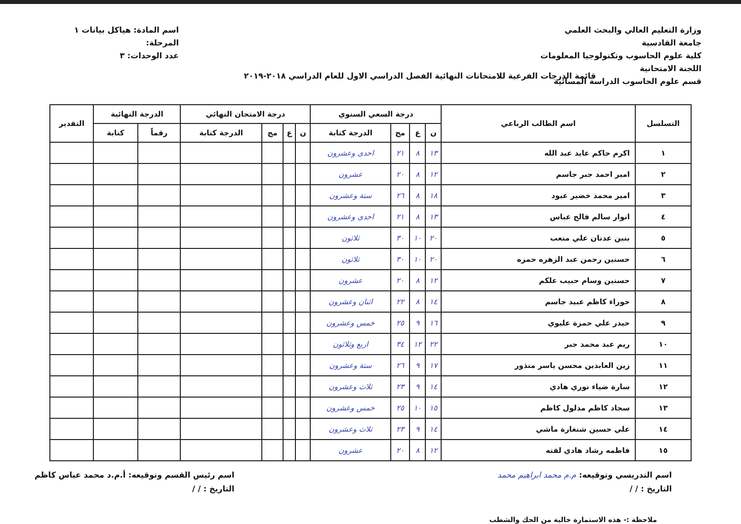وزارة التعليم العالي والبحث العلمي
جامعة القادسية
كلية علوم الحاسوب وتكنولوجيا المعلومات
اللجنة الامتحانية
قسم علوم الحاسوب الدراسة المسائية
اسم المادة: هياكل بيانات ١
المرحلة:
عدد الوحدات: ٣
قائمة الدرجات الفرعية للامتحانات النهائية الفصل الدراسي الاول للعام الدراسي ٢٠١٨-٢٠١٩
| التسلسل | اسم الطالب الرباعي | درجة السعي السنوي | | | | درجة الامتحان النهائي | | | | الدرجة النهائية | | التقدير |
| --- | --- | --- | --- | --- | --- | --- | --- | --- | --- | --- | --- | --- |
| | | ن | ع | مج | الدرجة كتابة | ن | ع | مج | الدرجة كتابة | رقماً | كتابة | |
| ١ | اكرم حاكم عايد عبد الله | ١٣ | ٨ | ٢١ | احدى وعشرون | | | | | | | |
| ٢ | امير احمد جبر جاسم | ١٢ | ٨ | ٢٠ | عشرون | | | | | | | |
| ٣ | امير محمد خضير عبود | ١٨ | ٨ | ٢٦ | ستة وعشرون | | | | | | | |
| ٤ | انوار سالم فالح عباس | ١٣ | ٨ | ٢١ | احدى وعشرون | | | | | | | |
| ٥ | بنين عدنان علي متعب | ٢٠ | ١٠ | ٣٠ | ثلاثون | | | | | | | |
| ٦ | حسنين رحمن عبد الزهره حمزه | ٢٠ | ١٠ | ٣٠ | ثلاثون | | | | | | | |
| ٧ | حسنين وسام حبيب علكم | ١٢ | ٨ | ٢٠ | عشرون | | | | | | | |
| ٨ | حوراء كاظم عبيد جاسم | ١٤ | ٨ | ٢٢ | اثنان وعشرون | | | | | | | |
| ٩ | حيدر علي حمزة عليوي | ١٦ | ٩ | ٢٥ | خمس وعشرون | | | | | | | |
| ١٠ | ريم عبد محمد جبر | ٢٢ | ١٢ | ٣٤ | اربع وثلاثون | | | | | | | |
| ١١ | زين العابدين محسن ياسر منذور | ١٧ | ٩ | ٢٦ | ستة وعشرون | | | | | | | |
| ١٢ | سارة ضياء نوري هادي | ١٤ | ٩ | ٢٣ | ثلاث وعشرون | | | | | | | |
| ١٣ | سجاد كاظم مدلول كاظم | ١٥ | ١٠ | ٢٥ | خمس وعشرون | | | | | | | |
| ١٤ | علي حسين شنغارة ماشي | ١٤ | ٩ | ٢٣ | ثلاث وعشرون | | | | | | | |
| ١٥ | فاطمه رشاد هادي لفته | ١٢ | ٨ | ٢٠ | عشرون | | | | | | | |
اسم التدريسي وتوقيعه: م.م محمد ابراهيم محمد
التاريخ : / /
اسم رئيس القسم وتوقيعه: أ.م.د محمد عباس كاظم
التاريخ : / /
ملاحظة :- هذه الاستمارة خالية من الحك والشطب